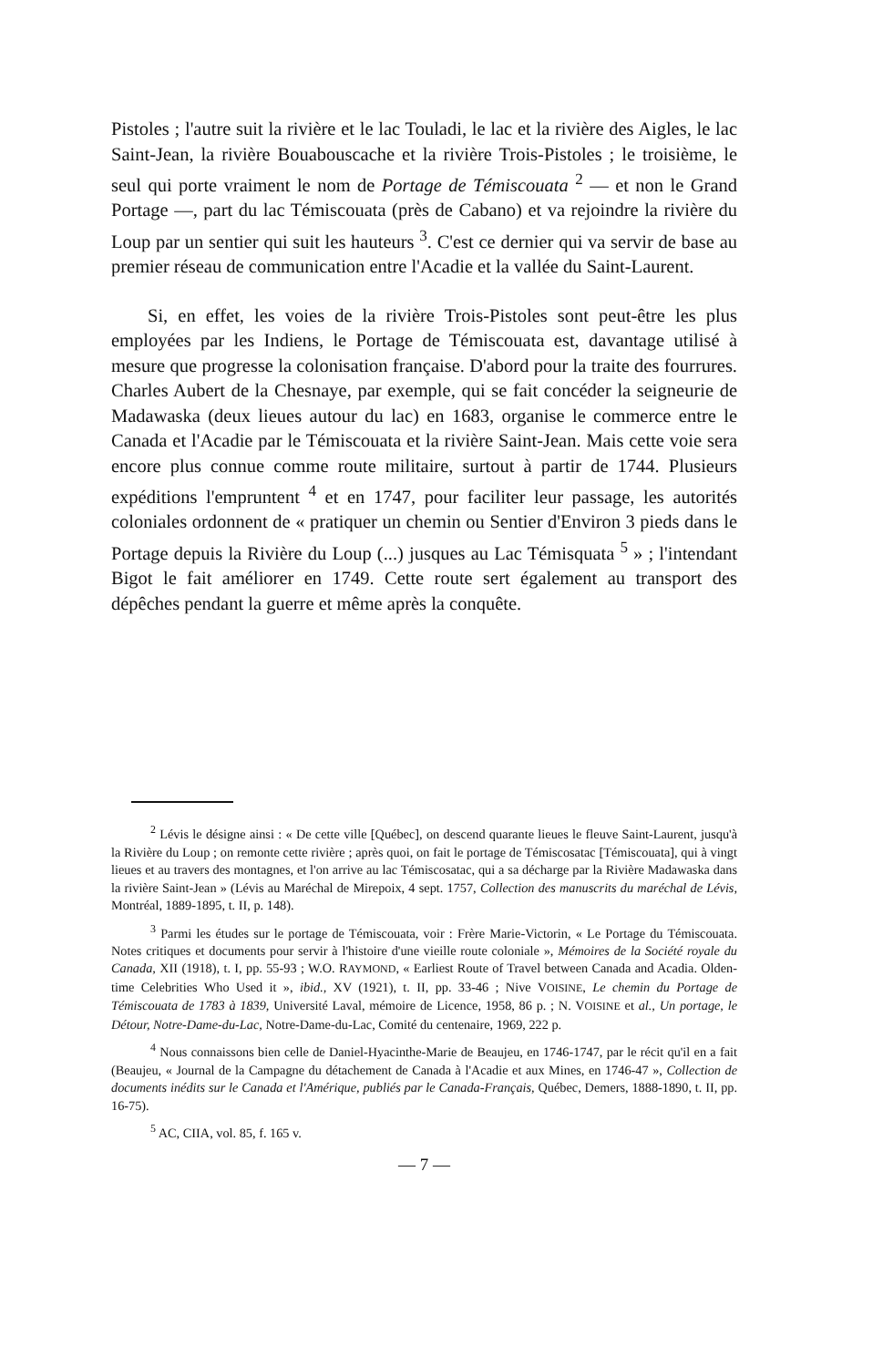Pistoles ; l'autre suit la rivière et le lac Touladi, le lac et la rivière des Aigles, le lac Saint-Jean, la rivière Bouabouscache et la rivière Trois-Pistoles ; le troisième, le seul qui porte vraiment le nom de Portage de Témiscouata <sup>2</sup> — et non le Grand Portage —, part du lac Témiscouata (près de Cabano) et va rejoindre la rivière du Loup par un sentier qui suit les hauteurs <sup>3</sup>. C'est ce dernier qui va servir de base au premier réseau de communication entre l'Acadie et la vallée du Saint-Laurent.
Si, en effet, les voies de la rivière Trois-Pistoles sont peut-être les plus employées par les Indiens, le Portage de Témiscouata est, davantage utilisé à mesure que progresse la colonisation française. D'abord pour la traite des fourrures. Charles Aubert de la Chesnaye, par exemple, qui se fait concéder la seigneurie de Madawaska (deux lieues autour du lac) en 1683, organise le commerce entre le Canada et l'Acadie par le Témiscouata et la rivière Saint-Jean. Mais cette voie sera encore plus connue comme route militaire, surtout à partir de 1744. Plusieurs expéditions l'empruntent <sup>4</sup> et en 1747, pour faciliter leur passage, les autorités coloniales ordonnent de « pratiquer un chemin ou Sentier d'Environ 3 pieds dans le Portage depuis la Rivière du Loup (...) jusques au Lac Témisquata <sup>5</sup> » ; l'intendant Bigot le fait améliorer en 1749. Cette route sert également au transport des dépêches pendant la guerre et même après la conquête.
<sup>2</sup> Lévis le désigne ainsi : « De cette ville [Québec], on descend quarante lieues le fleuve Saint-Laurent, jusqu'à la Rivière du Loup ; on remonte cette rivière ; après quoi, on fait le portage de Témiscosatac [Témiscouata], qui à vingt lieues et au travers des montagnes, et l'on arrive au lac Témiscosatac, qui a sa décharge par la Rivière Madawaska dans la rivière Saint-Jean » (Lévis au Maréchal de Mirepoix, 4 sept. 1757, Collection des manuscrits du maréchal de Lévis, Montréal, 1889-1895, t. II, p. 148).
<sup>3</sup> Parmi les études sur le portage de Témiscouata, voir : Frère Marie-Victorin, « Le Portage du Témiscouata. Notes critiques et documents pour servir à l'histoire d'une vieille route coloniale », Mémoires de la Société royale du Canada, XII (1918), t. I, pp. 55-93 ; W.O. RAYMOND, « Earliest Route of Travel between Canada and Acadia. Olden-time Celebrities Who Used it », ibid., XV (1921), t. II, pp. 33-46 ; Nive VOISINE, Le chemin du Portage de Témiscouata de 1783 à 1839, Université Laval, mémoire de Licence, 1958, 86 p. ; N. VOISINE et al., Un portage, le Détour, Notre-Dame-du-Lac, Notre-Dame-du-Lac, Comité du centenaire, 1969, 222 p.
<sup>4</sup> Nous connaissons bien celle de Daniel-Hyacinthe-Marie de Beaujeu, en 1746-1747, par le récit qu'il en a fait (Beaujeu, « Journal de la Campagne du détachement de Canada à l'Acadie et aux Mines, en 1746-47 », Collection de documents inédits sur le Canada et l'Amérique, publiés par le Canada-Français, Québec, Demers, 1888-1890, t. II, pp. 16-75).
<sup>5</sup> AC, CIIA, vol. 85, f. 165 v.
— 7 —